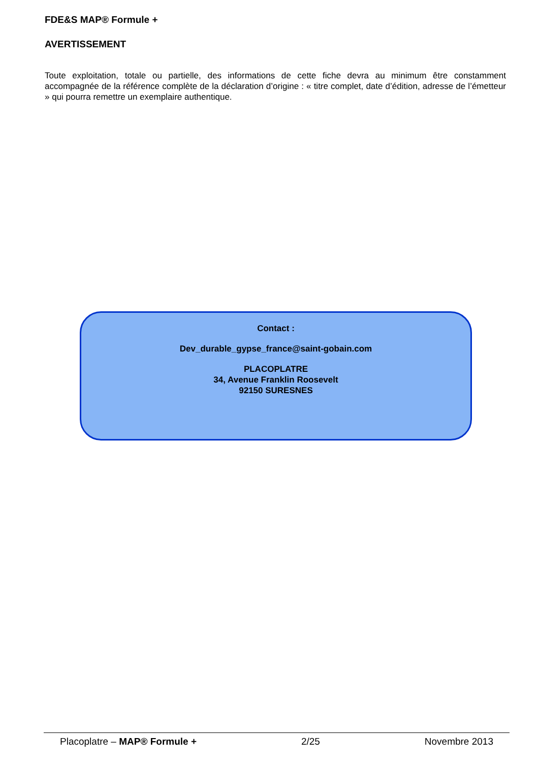FDE&S MAP® Formule +
AVERTISSEMENT
Toute exploitation, totale ou partielle, des informations de cette fiche devra au minimum être constamment accompagnée de la référence complète de la déclaration d’origine : « titre complet, date d’édition, adresse de l’émetteur » qui pourra remettre un exemplaire authentique.
Contact :
Dev_durable_gypse_france@saint-gobain.com
PLACOPLATRE
34, Avenue Franklin Roosevelt
92150 SURESNES
Placoplatre – MAP® Formule + 2/25 Novembre 2013